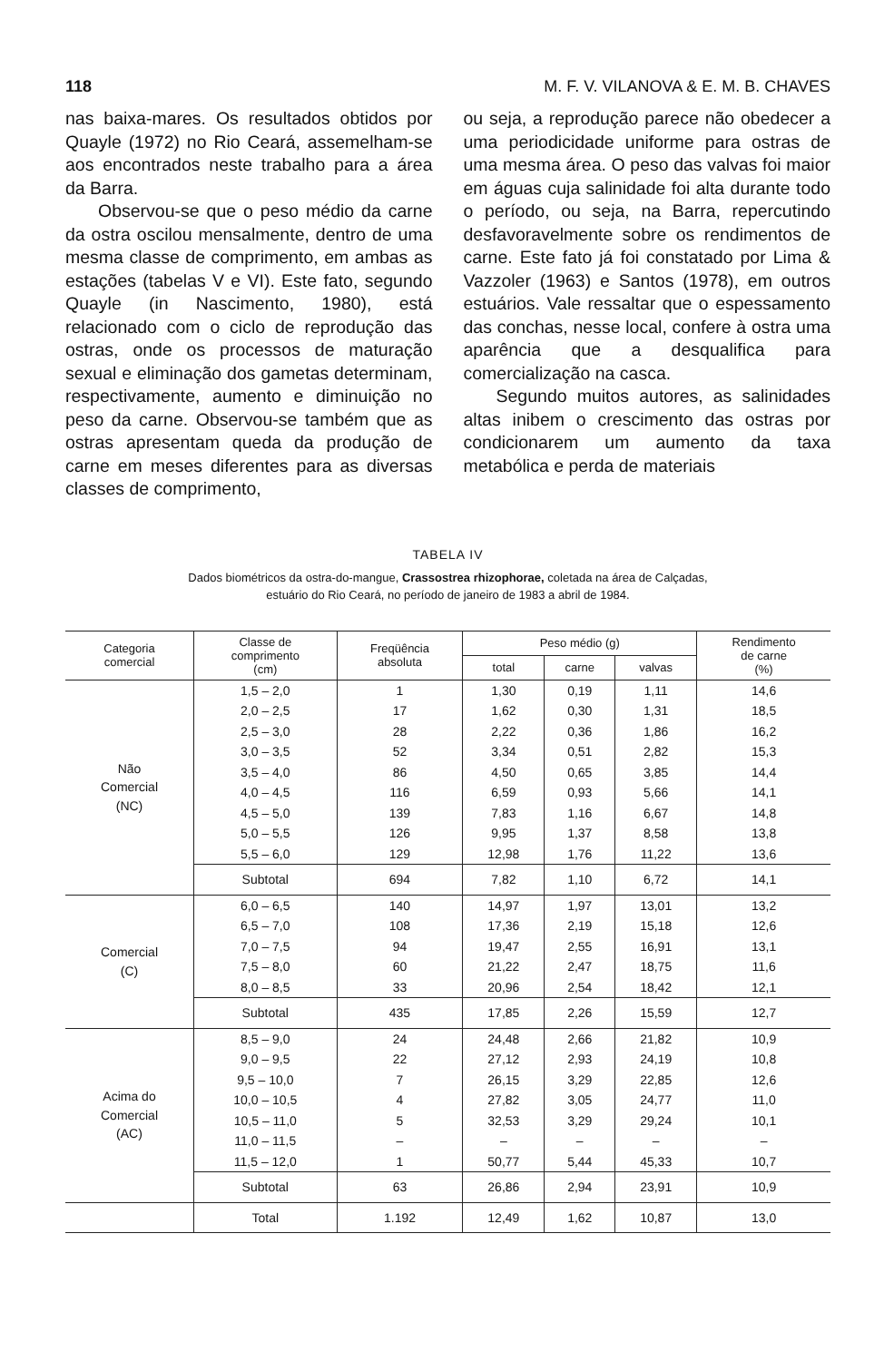118 M. F. V. VILANOVA & E. M. B. CHAVES
nas baixa-mares. Os resultados obtidos por Quayle (1972) no Rio Ceará, assemelham-se aos encontrados neste trabalho para a área da Barra.
Observou-se que o peso médio da carne da ostra oscilou mensalmente, dentro de uma mesma classe de comprimento, em ambas as estações (tabelas V e VI). Este fato, segundo Quayle (in Nascimento, 1980), está relacionado com o ciclo de reprodução das ostras, onde os processos de maturação sexual e eliminação dos gametas determinam, respectivamente, aumento e diminuição no peso da carne. Observou-se também que as ostras apresentam queda da produção de carne em meses diferentes para as diversas classes de comprimento,
ou seja, a reprodução parece não obedecer a uma periodicidade uniforme para ostras de uma mesma área. O peso das valvas foi maior em águas cuja salinidade foi alta durante todo o período, ou seja, na Barra, repercutindo desfavoravelmente sobre os rendimentos de carne. Este fato já foi constatado por Lima & Vazzoler (1963) e Santos (1978), em outros estuários. Vale ressaltar que o espessamento das conchas, nesse local, confere à ostra uma aparência que a desqualifica para comercialização na casca.
Segundo muitos autores, as salinidades altas inibem o crescimento das ostras por condicionarem um aumento da taxa metabólica e perda de materiais
TABELA IV
Dados biométricos da ostra-do-mangue, Crassostrea rhizophorae, coletada na área de Calçadas,
estuário do Rio Ceará, no período de janeiro de 1983 a abril de 1984.
| Categoria comercial | Classe de comprimento (cm) | Freqüência absoluta | Peso médio (g) | | | Rendimento de carne (%) |
| --- | --- | --- | --- | --- | --- | --- |
| | | | total | carne | valvas | |
| Não Comercial (NC) | 1,5 – 2,0 | 1 | 1,30 | 0,19 | 1,11 | 14,6 |
| | 2,0 – 2,5 | 17 | 1,62 | 0,30 | 1,31 | 18,5 |
| | 2,5 – 3,0 | 28 | 2,22 | 0,36 | 1,86 | 16,2 |
| | 3,0 – 3,5 | 52 | 3,34 | 0,51 | 2,82 | 15,3 |
| | 3,5 – 4,0 | 86 | 4,50 | 0,65 | 3,85 | 14,4 |
| | 4,0 – 4,5 | 116 | 6,59 | 0,93 | 5,66 | 14,1 |
| | 4,5 – 5,0 | 139 | 7,83 | 1,16 | 6,67 | 14,8 |
| | 5,0 – 5,5 | 126 | 9,95 | 1,37 | 8,58 | 13,8 |
| | 5,5 – 6,0 | 129 | 12,98 | 1,76 | 11,22 | 13,6 |
| | Subtotal | 694 | 7,82 | 1,10 | 6,72 | 14,1 |
| Comercial (C) | 6,0 – 6,5 | 140 | 14,97 | 1,97 | 13,01 | 13,2 |
| | 6,5 – 7,0 | 108 | 17,36 | 2,19 | 15,18 | 12,6 |
| | 7,0 – 7,5 | 94 | 19,47 | 2,55 | 16,91 | 13,1 |
| | 7,5 – 8,0 | 60 | 21,22 | 2,47 | 18,75 | 11,6 |
| | 8,0 – 8,5 | 33 | 20,96 | 2,54 | 18,42 | 12,1 |
| | Subtotal | 435 | 17,85 | 2,26 | 15,59 | 12,7 |
| Acima do Comercial (AC) | 8,5 – 9,0 | 24 | 24,48 | 2,66 | 21,82 | 10,9 |
| | 9,0 – 9,5 | 22 | 27,12 | 2,93 | 24,19 | 10,8 |
| | 9,5 – 10,0 | 7 | 26,15 | 3,29 | 22,85 | 12,6 |
| | 10,0 – 10,5 | 4 | 27,82 | 3,05 | 24,77 | 11,0 |
| | 10,5 – 11,0 | 5 | 32,53 | 3,29 | 29,24 | 10,1 |
| | 11,0 – 11,5 | – | – | – | – | – |
| | 11,5 – 12,0 | 1 | 50,77 | 5,44 | 45,33 | 10,7 |
| | Subtotal | 63 | 26,86 | 2,94 | 23,91 | 10,9 |
| | Total | 1.192 | 12,49 | 1,62 | 10,87 | 13,0 |